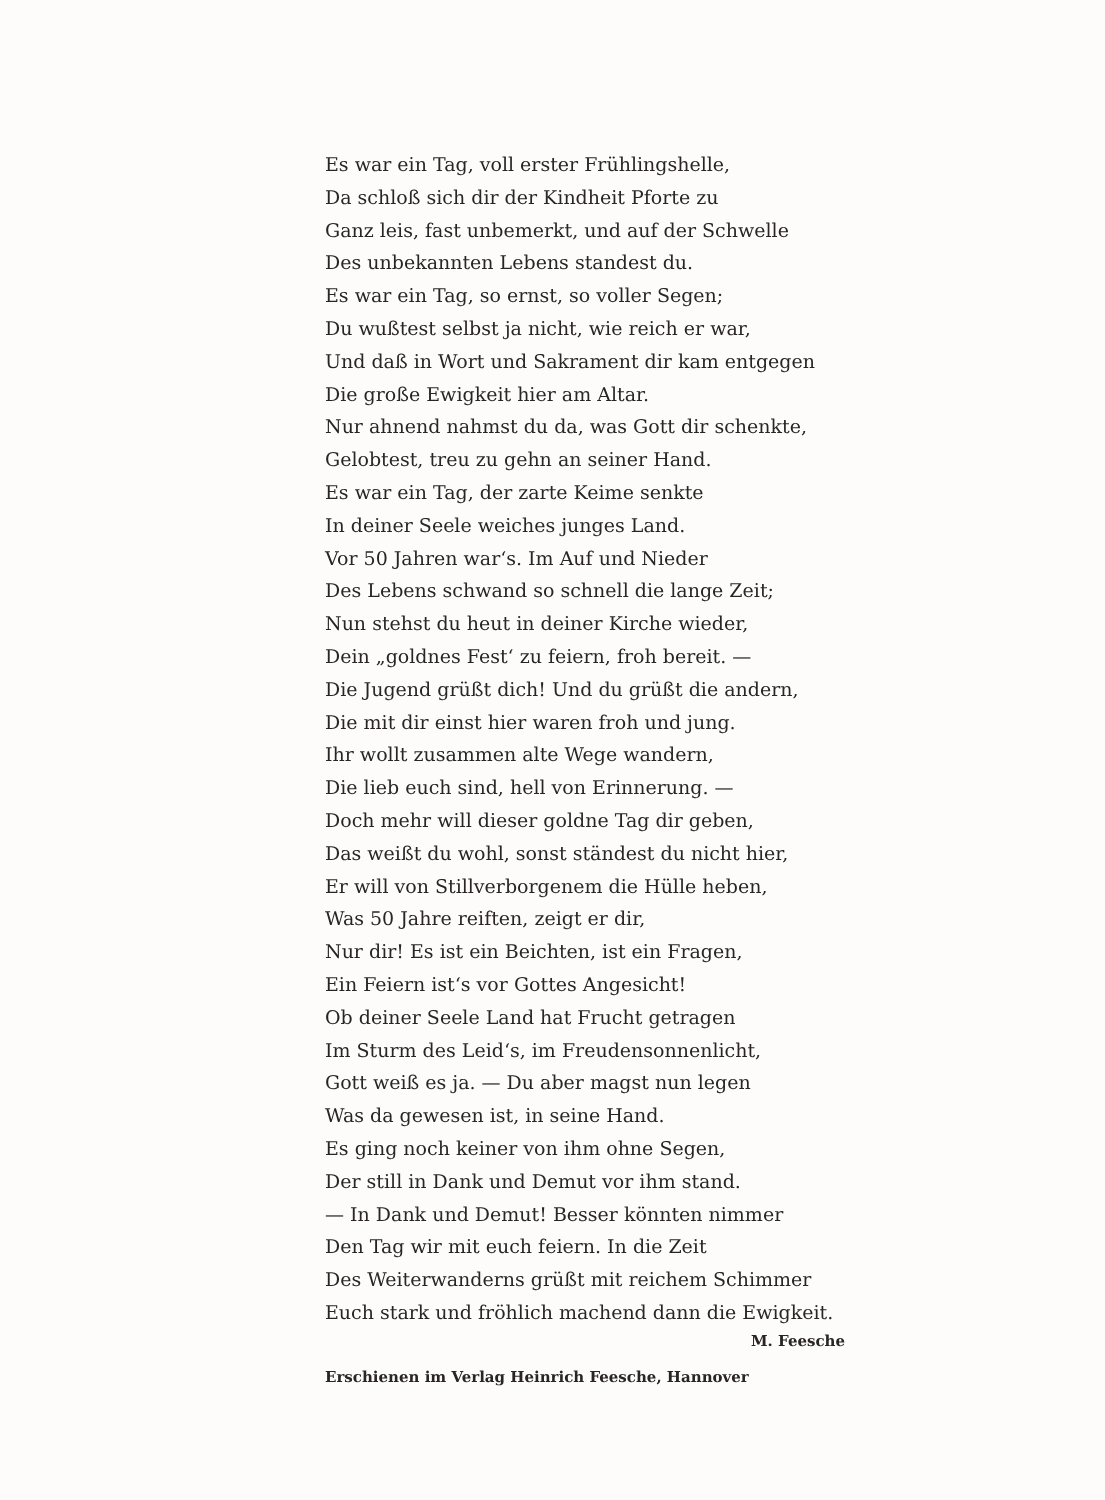Es war ein Tag, voll erster Frühlingshelle,
Da schloß sich dir der Kindheit Pforte zu
Ganz leis, fast unbemerkt, und auf der Schwelle
Des unbekannten Lebens standest du.
Es war ein Tag, so ernst, so voller Segen;
Du wußtest selbst ja nicht, wie reich er war,
Und daß in Wort und Sakrament dir kam entgegen
Die große Ewigkeit hier am Altar.
Nur ahnend nahmst du da, was Gott dir schenkte,
Gelobtest, treu zu gehn an seiner Hand.
Es war ein Tag, der zarte Keime senkte
In deiner Seele weiches junges Land.
Vor 50 Jahren war‘s. Im Auf und Nieder
Des Lebens schwand so schnell die lange Zeit;
Nun stehst du heut in deiner Kirche wieder,
Dein „goldnes Fest‘ zu feiern, froh bereit. —
Die Jugend grüßt dich! Und du grüßt die andern,
Die mit dir einst hier waren froh und jung.
Ihr wollt zusammen alte Wege wandern,
Die lieb euch sind, hell von Erinnerung. —
Doch mehr will dieser goldne Tag dir geben,
Das weißt du wohl, sonst ständest du nicht hier,
Er will von Stillverborgenem die Hülle heben,
Was 50 Jahre reiften, zeigt er dir,
Nur dir! Es ist ein Beichten, ist ein Fragen,
Ein Feiern ist‘s vor Gottes Angesicht!
Ob deiner Seele Land hat Frucht getragen
Im Sturm des Leid‘s, im Freudensonnenlicht,
Gott weiß es ja. — Du aber magst nun legen
Was da gewesen ist, in seine Hand.
Es ging noch keiner von ihm ohne Segen,
Der still in Dank und Demut vor ihm stand.
— In Dank und Demut! Besser könnten nimmer
Den Tag wir mit euch feiern. In die Zeit
Des Weiterwanderns grüßt mit reichem Schimmer
Euch stark und fröhlich machend dann die Ewigkeit.
M. Feesche
Erschienen im Verlag Heinrich Feesche, Hannover